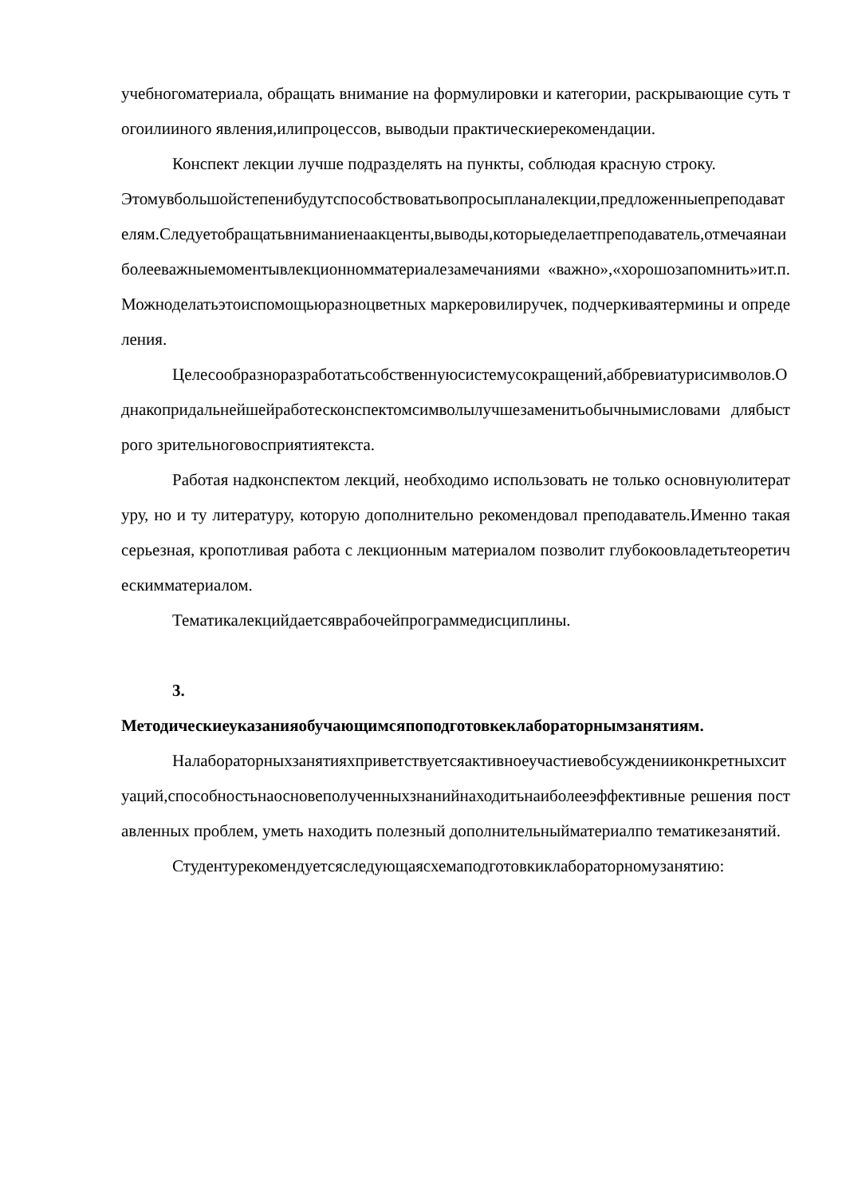учебногоматериала, обращать внимание на формулировки и категории, раскрывающие суть тогоилииного явления,илипроцессов, выводыи практическиерекомендации.
Конспект лекции лучше подразделять на пункты, соблюдая красную строку.
Этомувбольшойстепенибудутспособствоватьвопросыпланалекции,предложенныепреподавателям.Следуетобращатьвниманиенаакценты,выводы,которыеделаетпреподаватель,отмечаянаиболееважныемоментывлекционномматериалезамечаниями «важно»,«хорошозапомнить»ит.п.Можноделатьэтоиспомощьюразноцветных маркеровилиручек, подчеркиваятермины и определения.
Целесообразноразработатьсобственнуюсистемусокращений,аббревиатурисимволов.Однакопридальнейшейработесконспектомсимволылучшезаменитьобычнымисловами длябыстрого зрительноговосприятиятекста.
Работая надконспектом лекций, необходимо использовать не только основнуюлитературу, но и ту литературу, которую дополнительно рекомендовал преподаватель.Именно такая серьезная, кропотливая работа с лекционным материалом позволит глубокоовладетьтеоретическимматериалом.
Тематикалекцийдаетсяврабочейпрограммедисциплины.
3.
Методическиеуказанияобучающимсяпоподготовкеклабораторнымзанятиям.
Налабораторныхзанятияхприветствуетсяактивноеучастиевобсужденииконкретныхситуаций,способностьнаосновеполученныхзнанийнаходитьнаиболееэффективные решения поставленных проблем, уметь находить полезный дополнительныйматериалпо тематикезанятий.
Студентурекомендуетсяследующаясхемаподготовкиклабораторномузанятию: